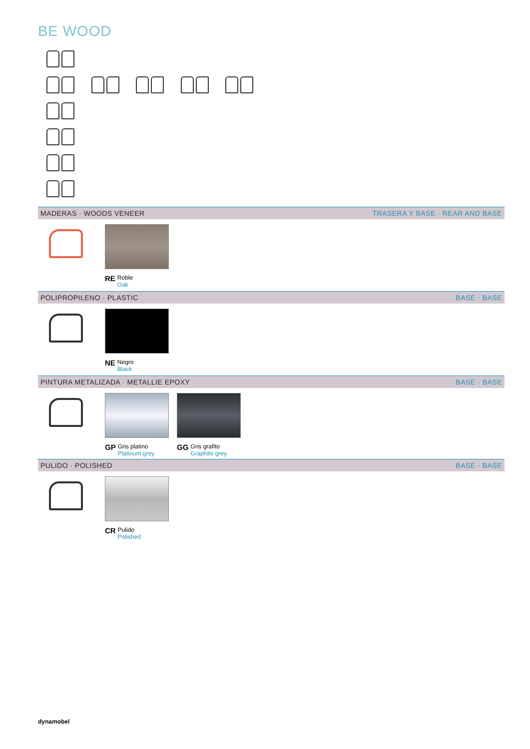BE WOOD
MADERAS · WOODS VENEER TRASERA Y BASE · REAR AND BASE
RE Roble
Oak
POLIPROPILENO · PLASTIC BASE · BASE
NE Negro
Black
PINTURA METALIZADA · METALLIE EPOXY BASE · BASE
GP Gris platino
Platinum grey
GG Gris grafito
Graphite grey
PULIDO · POLISHED BASE · BASE
CR Pulido
Polished
dynamobel